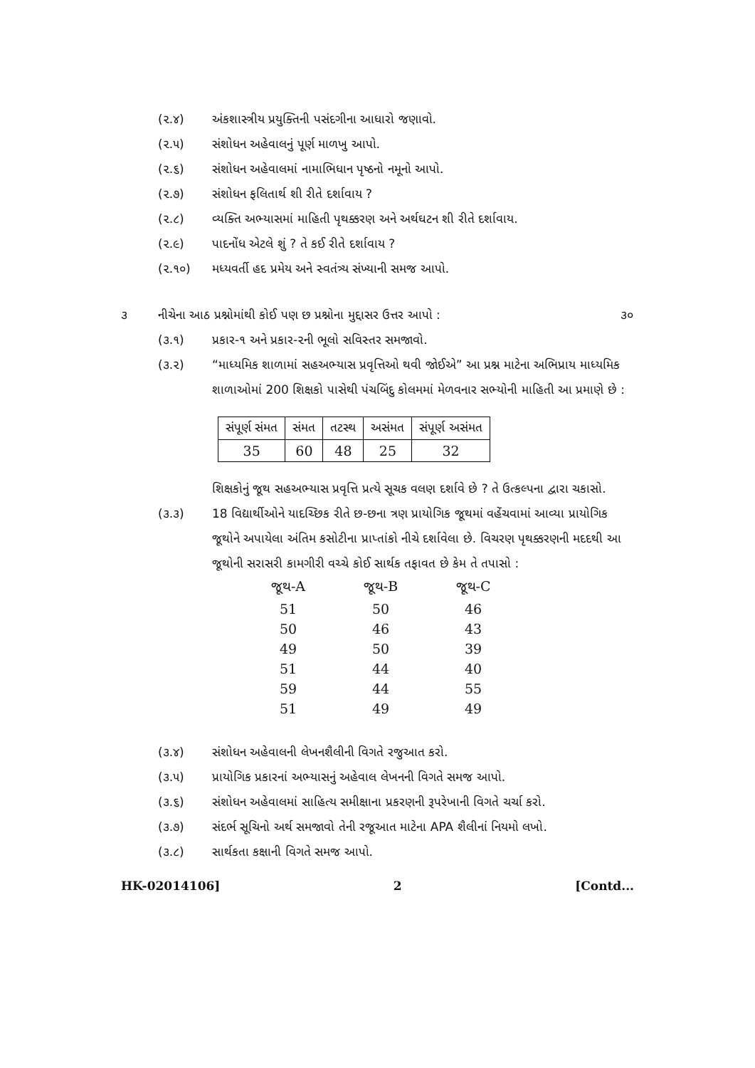(૨.૪) અંકશાસ્ત્રીય પ્રયુક્તિની પસંદગીના આધારો જણાવો.
(૨.૫) સંશોધન અહેવાલનું પૂર્ણ માળખુ આપો.
(૨.૬) સંશોધન અહેવાલમાં નામાભિધાન પૃષ્ઠનો નમૂનો આપો.
(૨.૭) સંશોધન ફલિતાર્થ શી રીતે દર્શાવાય ?
(૨.૮) વ્યક્તિ અભ્યાસમાં માહિતી પૃથક્કરણ અને અર્થઘટન શી રીતે દર્શાવાય.
(૨.૯) પાદનોંધ એટલે શું ? તે કઈ રીતે દર્શાવાય ?
(૨.૧૦) મધ્યવર્તી હદ પ્રમેય અને સ્વતંત્ર્ય સંખ્યાની સમજ આપો.
૩ નીચેના આઠ પ્રશ્નોમાંથી કોઈ પણ છ પ્રશ્નોના મુદ્દાસર ઉત્તર આપો : ૩૦
(૩.૧) પ્રકાર-૧ અને પ્રકાર-૨ની ભૂલો સવિસ્તર સમજાવો.
(૩.૨) “માધ્યમિક શાળામાં સહઅભ્યાસ પ્રવૃત્તિઓ થવી જોઈએ” આ પ્રશ્ન માટેના અભિપ્રાય માધ્યમિક શાળાઓમાં 200 શિક્ષકો પાસેથી પંચબિંદુ કોલમમાં મેળવનાર સભ્યોની માહિતી આ પ્રમાણે છે :
| સંપૂર્ણ સંમત | સંમત | તટસ્થ | અસંમત | સંપૂર્ણ અસંમત |
| --- | --- | --- | --- | --- |
| 35 | 60 | 48 | 25 | 32 |
શિક્ષકોનું જૂથ સહઅભ્યાસ પ્રવૃત્તિ પ્રત્યે સૂચક વલણ દર્શાવે છે ? તે ઉત્કલ્પના દ્વારા ચકાસો.
(૩.૩) 18 વિદ્યાર્થીઓને યાદચ્છિક રીતે છ-છના ત્રણ પ્રાયોગિક જૂથમાં વહેંચવામાં આવ્યા પ્રાયોગિક જૂથોને અપાયેલા અંતિમ કસોટીના પ્રાપ્તાંકો નીચે દર્શાવેલા છે. વિચરણ પૃથક્કરણની મદદથી આ જૂથોની સરાસરી કામગીરી વચ્ચે કોઈ સાર્થક તફાવત છે કેમ તે તપાસો :
| જૂથ-A | જૂથ-B | જૂથ-C |
| --- | --- | --- |
| 51 | 50 | 46 |
| 50 | 46 | 43 |
| 49 | 50 | 39 |
| 51 | 44 | 40 |
| 59 | 44 | 55 |
| 51 | 49 | 49 |
(૩.૪) સંશોધન અહેવાલની લેખનશૈલીની વિગતે રજુઆત કરો.
(૩.૫) પ્રાયોગિક પ્રકારનાં અભ્યાસનું અહેવાલ લેખનની વિગતે સમજ આપો.
(૩.૬) સંશોધન અહેવાલમાં સાહિત્ય સમીક્ષાના પ્રકરણની રૂપરેખાની વિગતે ચર્ચા કરો.
(૩.૭) સંદર્ભ સૂચિનો અર્થ સમજાવો તેની રજૂઆત માટેના APA શૈલીનાં નિયમો લખો.
(૩.૮) સાર્થકતા કક્ષાની વિગતે સમજ આપો.
HK-02014106] 2 [Contd...